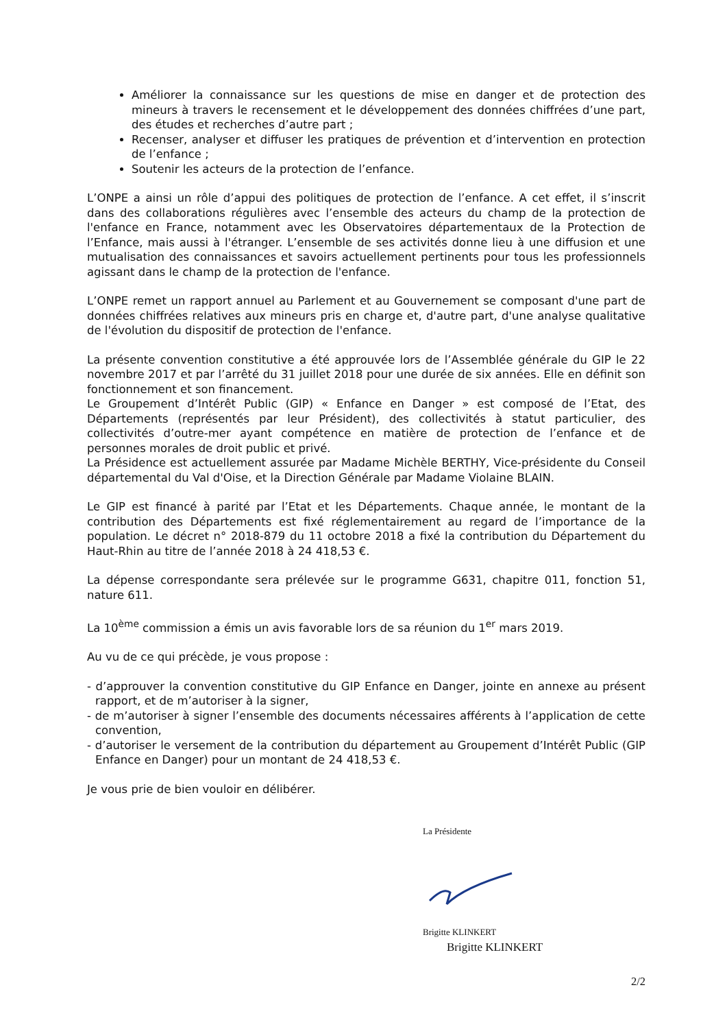Améliorer la connaissance sur les questions de mise en danger et de protection des mineurs à travers le recensement et le développement des données chiffrées d’une part, des études et recherches d’autre part ;
Recenser, analyser et diffuser les pratiques de prévention et d’intervention en protection de l’enfance ;
Soutenir les acteurs de la protection de l’enfance.
L’ONPE a ainsi un rôle d’appui des politiques de protection de l’enfance. A cet effet, il s’inscrit dans des collaborations régulières avec l’ensemble des acteurs du champ de la protection de l'enfance en France, notamment avec les Observatoires départementaux de la Protection de l’Enfance, mais aussi à l'étranger. L’ensemble de ses activités donne lieu à une diffusion et une mutualisation des connaissances et savoirs actuellement pertinents pour tous les professionnels agissant dans le champ de la protection de l'enfance.
L’ONPE remet un rapport annuel au Parlement et au Gouvernement se composant d'une part de données chiffrées relatives aux mineurs pris en charge et, d'autre part, d'une analyse qualitative de l'évolution du dispositif de protection de l'enfance.
La présente convention constitutive a été approuvée lors de l’Assemblée générale du GIP le 22 novembre 2017 et par l’arrêté du 31 juillet 2018 pour une durée de six années. Elle en définit son fonctionnement et son financement.
Le Groupement d’Intérêt Public (GIP) « Enfance en Danger » est composé de l’Etat, des Départements (représentés par leur Président), des collectivités à statut particulier, des collectivités d’outre-mer ayant compétence en matière de protection de l’enfance et de personnes morales de droit public et privé.
La Présidence est actuellement assurée par Madame Michèle BERTHY, Vice-présidente du Conseil départemental du Val d'Oise, et la Direction Générale par Madame Violaine BLAIN.
Le GIP est financé à parité par l’Etat et les Départements. Chaque année, le montant de la contribution des Départements est fixé réglementairement au regard de l’importance de la population. Le décret n° 2018-879 du 11 octobre 2018 a fixé la contribution du Département du Haut-Rhin au titre de l’année 2018 à 24 418,53 €.
La dépense correspondante sera prélevée sur le programme G631, chapitre 011, fonction 51, nature 611.
La 10<sup>ème</sup> commission a émis un avis favorable lors de sa réunion du 1<sup>er</sup> mars 2019.
Au vu de ce qui précède, je vous propose :
- d’approuver la convention constitutive du GIP Enfance en Danger, jointe en annexe au présent rapport, et de m’autoriser à la signer,
- de m’autoriser à signer l’ensemble des documents nécessaires afférents à l’application de cette convention,
- d’autoriser le versement de la contribution du département au Groupement d’Intérêt Public (GIP Enfance en Danger) pour un montant de 24 418,53 €.
Je vous prie de bien vouloir en délibérer.
La Présidente
Brigitte KLINKERT
Brigitte KLINKERT
2/2